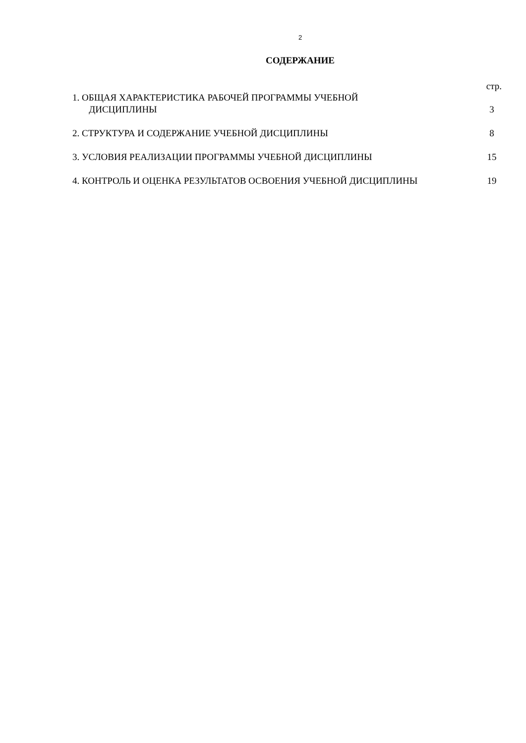2
СОДЕРЖАНИЕ
стр.
1. ОБЩАЯ ХАРАКТЕРИСТИКА РАБОЧЕЙ ПРОГРАММЫ УЧЕБНОЙ
ДИСЦИПЛИНЫ
3
2. СТРУКТУРА И СОДЕРЖАНИЕ УЧЕБНОЙ ДИСЦИПЛИНЫ 8
3. УСЛОВИЯ РЕАЛИЗАЦИИ ПРОГРАММЫ УЧЕБНОЙ ДИСЦИПЛИНЫ 15
4. КОНТРОЛЬ И ОЦЕНКА РЕЗУЛЬТАТОВ ОСВОЕНИЯ УЧЕБНОЙ ДИСЦИПЛИНЫ 19